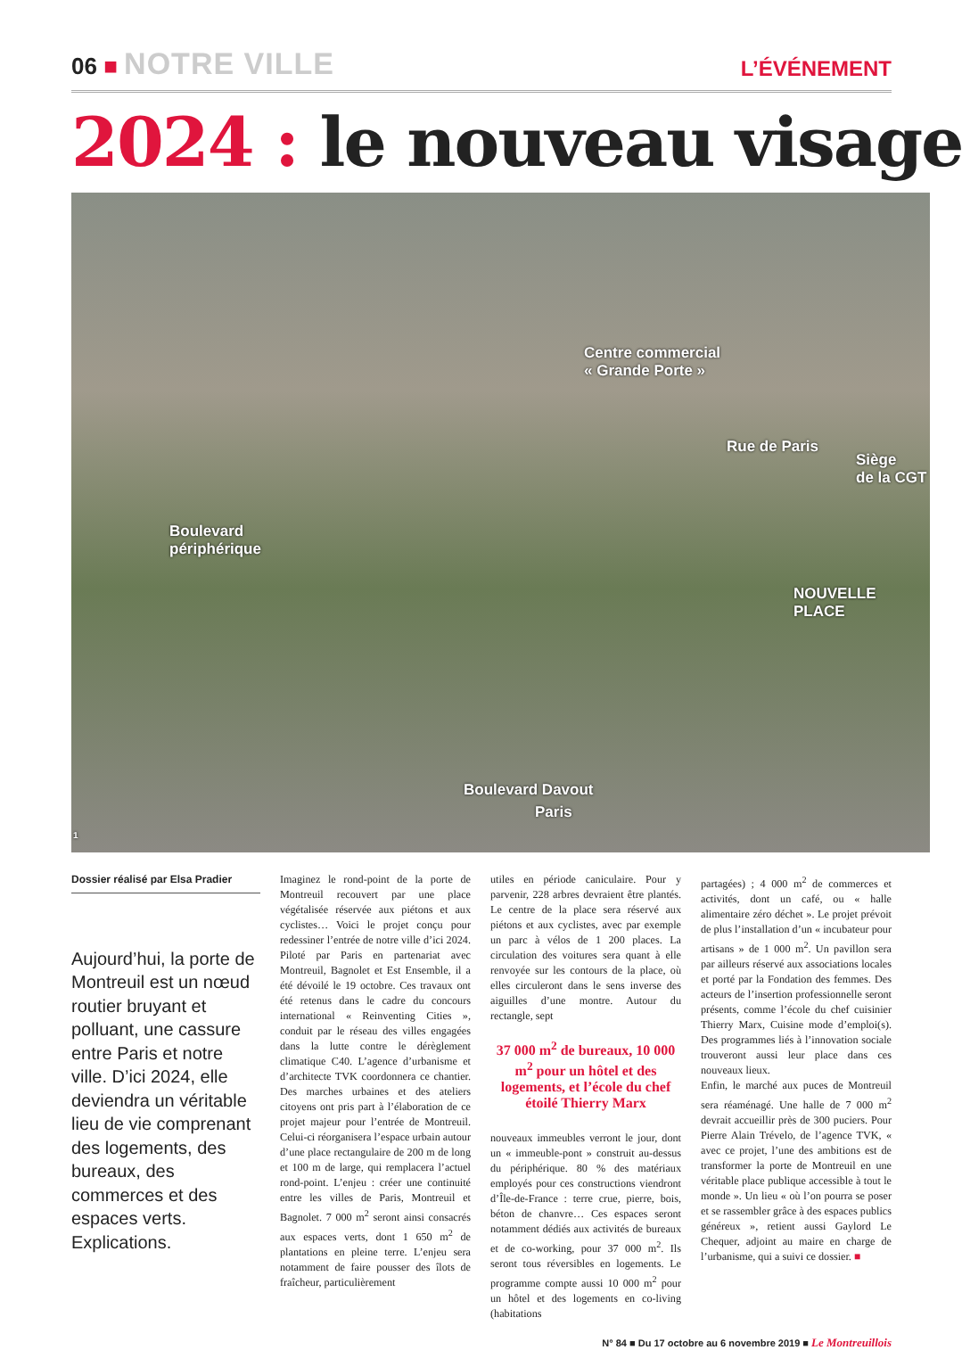06 ■ NOTRE VILLE
L’ÉVÉNEMENT
2024 : le nouveau visage
Centre commercial
« Grande Porte »
Rue de Paris
Siège
de la CGT
Boulevard
périphérique
NOUVELLE PLACE
Boulevard Davout
Paris
1
Dossier réalisé par Elsa Pradier
Aujourd’hui, la porte de Montreuil est un nœud routier bruyant et polluant, une cassure entre Paris et notre ville. D’ici 2024, elle deviendra un véritable lieu de vie comprenant des logements, des bureaux, des commerces et des espaces verts. Explications.
Imaginez le rond-point de la porte de Montreuil recouvert par une place végétalisée réservée aux piétons et aux cyclistes… Voici le projet conçu pour redessiner l’entrée de notre ville d’ici 2024. Piloté par Paris en partenariat avec Montreuil, Bagnolet et Est Ensemble, il a été dévoilé le 19 octobre. Ces travaux ont été retenus dans le cadre du concours international « Reinventing Cities », conduit par le réseau des villes engagées dans la lutte contre le dérèglement climatique C40. L’agence d’urbanisme et d’architecte TVK coordonnera ce chantier. Des marches urbaines et des ateliers citoyens ont pris part à l’élaboration de ce projet majeur pour l’entrée de Montreuil. Celui-ci réorganisera l’espace urbain autour d’une place rectangulaire de 200 m de long et 100 m de large, qui remplacera l’actuel rond-point. L’enjeu : créer une continuité entre les villes de Paris, Montreuil et Bagnolet. 7 000 m<sup>2</sup> seront ainsi consacrés aux espaces verts, dont 1 650 m<sup>2</sup> de plantations en pleine terre. L’enjeu sera notamment de faire pousser des îlots de fraîcheur, particulièrement
utiles en période caniculaire. Pour y parvenir, 228 arbres devraient être plantés. Le centre de la place sera réservé aux piétons et aux cyclistes, avec par exemple un parc à vélos de 1 200 places. La circulation des voitures sera quant à elle renvoyée sur les contours de la place, où elles circuleront dans le sens inverse des aiguilles d’une montre. Autour du rectangle, sept
37 000 m<sup>2</sup> de bureaux, 10 000 m<sup>2</sup> pour un hôtel et des logements, et l’école du chef étoilé Thierry Marx
nouveaux immeubles verront le jour, dont un « immeuble-pont » construit au-dessus du périphérique. 80 % des matériaux employés pour ces constructions viendront d’Île-de-France : terre crue, pierre, bois, béton de chanvre… Ces espaces seront notamment dédiés aux activités de bureaux et de co-working, pour 37 000 m<sup>2</sup>. Ils seront tous réversibles en logements. Le programme compte aussi 10 000 m<sup>2</sup> pour un hôtel et des logements en co-living (habitations
partagées) ; 4 000 m<sup>2</sup> de commerces et activités, dont un café, ou « halle alimentaire zéro déchet ». Le projet prévoit de plus l’installation d’un « incubateur pour artisans » de 1 000 m<sup>2</sup>. Un pavillon sera par ailleurs réservé aux associations locales et porté par la Fondation des femmes. Des acteurs de l’insertion professionnelle seront présents, comme l’école du chef cuisinier Thierry Marx, Cuisine mode d’emploi(s). Des programmes liés à l’innovation sociale trouveront aussi leur place dans ces nouveaux lieux.
Enfin, le marché aux puces de Montreuil sera réaménagé. Une halle de 7 000 m<sup>2</sup> devrait accueillir près de 300 puciers. Pour Pierre Alain Trévelo, de l’agence TVK, « avec ce projet, l’une des ambitions est de transformer la porte de Montreuil en une véritable place publique accessible à tout le monde ». Un lieu « où l’on pourra se poser et se rassembler grâce à des espaces publics généreux », retient aussi Gaylord Le Chequer, adjoint au maire en charge de l’urbanisme, qui a suivi ce dossier. ■
N° 84 ■ Du 17 octobre au 6 novembre 2019 ■ Le Montreuillois